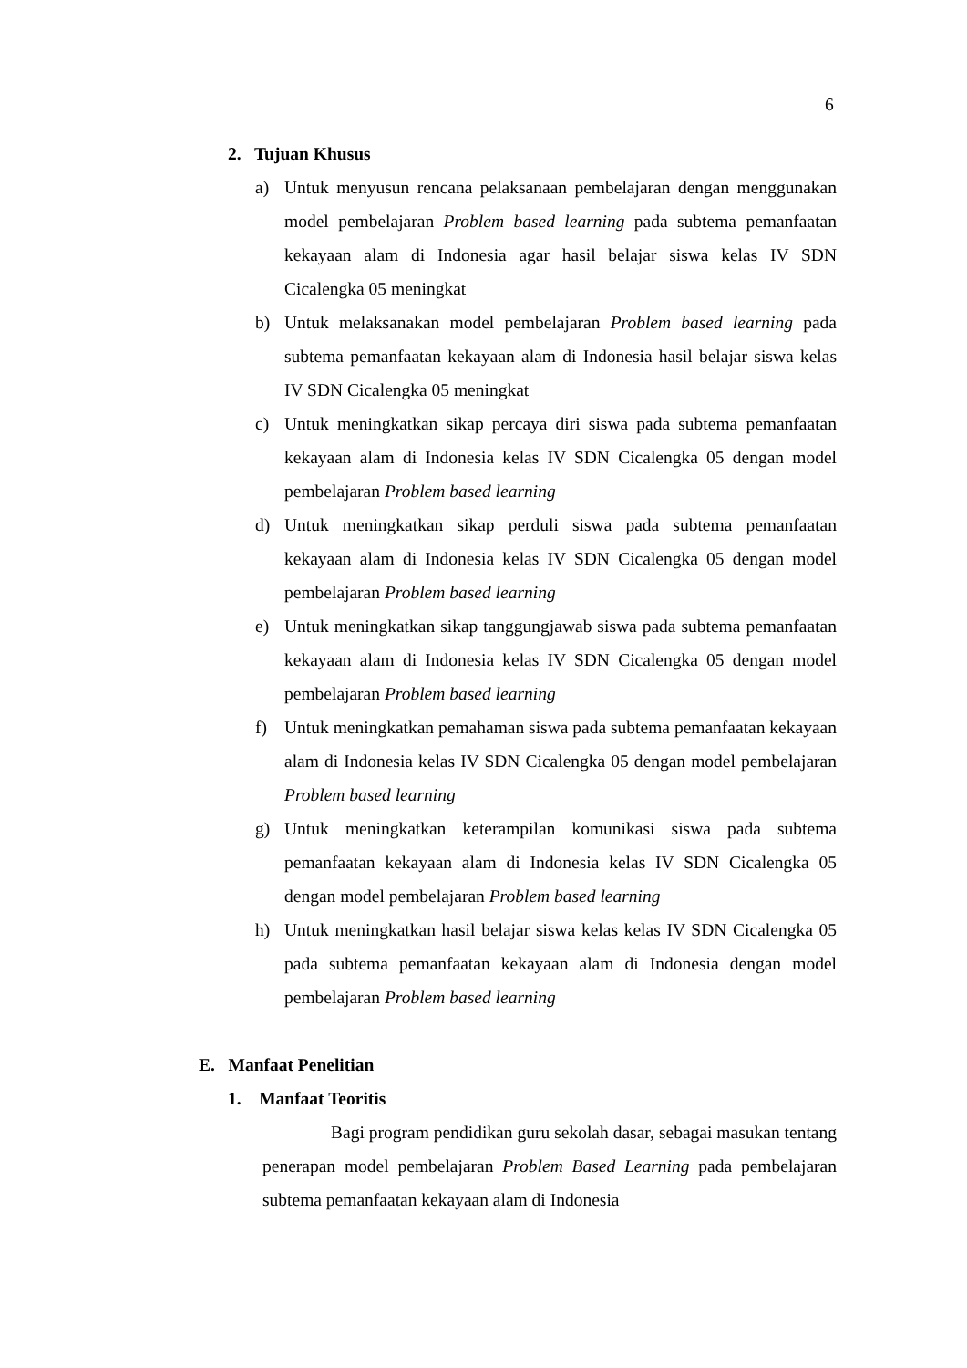6
2. Tujuan Khusus
a) Untuk menyusun rencana pelaksanaan pembelajaran dengan menggunakan model pembelajaran Problem based learning pada subtema pemanfaatan kekayaan alam di Indonesia agar hasil belajar siswa kelas IV SDN Cicalengka 05 meningkat
b) Untuk melaksanakan model pembelajaran Problem based learning pada subtema pemanfaatan kekayaan alam di Indonesia hasil belajar siswa kelas IV SDN Cicalengka 05 meningkat
c) Untuk meningkatkan sikap percaya diri siswa pada subtema pemanfaatan kekayaan alam di Indonesia kelas IV SDN Cicalengka 05 dengan model pembelajaran Problem based learning
d) Untuk meningkatkan sikap perduli siswa pada subtema pemanfaatan kekayaan alam di Indonesia kelas IV SDN Cicalengka 05 dengan model pembelajaran Problem based learning
e) Untuk meningkatkan sikap tanggungjawab siswa pada subtema pemanfaatan kekayaan alam di Indonesia kelas IV SDN Cicalengka 05 dengan model pembelajaran Problem based learning
f) Untuk meningkatkan pemahaman siswa pada subtema pemanfaatan kekayaan alam di Indonesia kelas IV SDN Cicalengka 05 dengan model pembelajaran Problem based learning
g) Untuk meningkatkan keterampilan komunikasi siswa pada subtema pemanfaatan kekayaan alam di Indonesia kelas IV SDN Cicalengka 05 dengan model pembelajaran Problem based learning
h) Untuk meningkatkan hasil belajar siswa kelas kelas IV SDN Cicalengka 05 pada subtema pemanfaatan kekayaan alam di Indonesia dengan model pembelajaran Problem based learning
E. Manfaat Penelitian
1. Manfaat Teoritis
Bagi program pendidikan guru sekolah dasar, sebagai masukan tentang penerapan model pembelajaran Problem Based Learning pada pembelajaran subtema pemanfaatan kekayaan alam di Indonesia